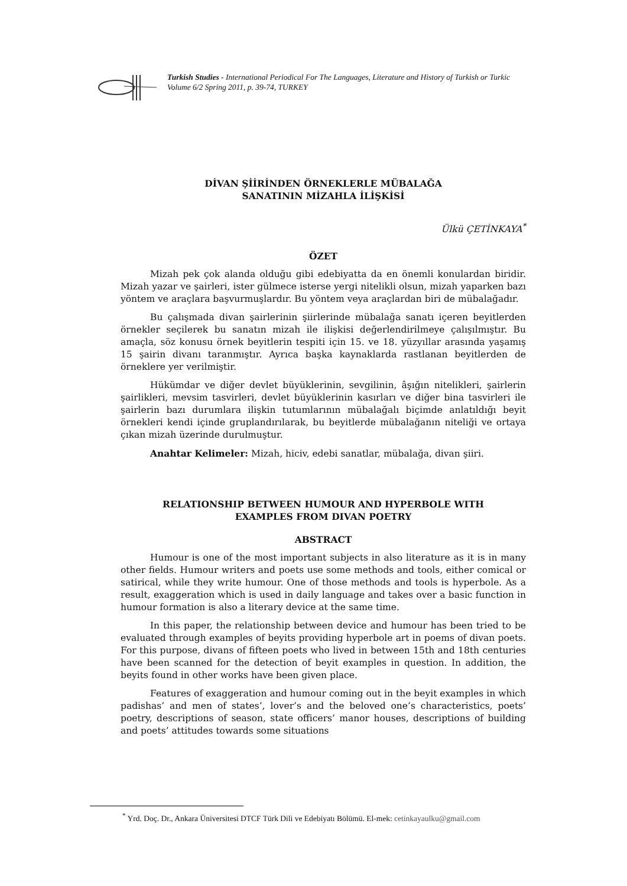Turkish Studies - International Periodical For The Languages, Literature and History of Turkish or Turkic
Volume 6/2 Spring 2011, p. 39-74, TURKEY
DİVAN ŞİİRİNDEN ÖRNEKLERLE MÜBALAĞA
SANATININ MİZAHLA İLİŞKİSİ
Ülkü ÇETİNKAYA<sup>*</sup>
ÖZET
Mizah pek çok alanda olduğu gibi edebiyatta da en önemli konulardan biridir. Mizah yazar ve şairleri, ister gülmece isterse yergi nitelikli olsun, mizah yaparken bazı yöntem ve araçlara başvurmuşlardır. Bu yöntem veya araçlardan biri de mübalağadır.
Bu çalışmada divan şairlerinin şiirlerinde mübalağa sanatı içeren beyitlerden örnekler seçilerek bu sanatın mizah ile ilişkisi değerlendirilmeye çalışılmıştır. Bu amaçla, söz konusu örnek beyitlerin tespiti için 15. ve 18. yüzyıllar arasında yaşamış 15 şairin divanı taranmıştır. Ayrıca başka kaynaklarda rastlanan beyitlerden de örneklere yer verilmiştir.
Hükümdar ve diğer devlet büyüklerinin, sevgilinin, âşığın nitelikleri, şairlerin şairlikleri, mevsim tasvirleri, devlet büyüklerinin kasırları ve diğer bina tasvirleri ile şairlerin bazı durumlara ilişkin tutumlarının mübalağalı biçimde anlatıldığı beyit örnekleri kendi içinde gruplandırılarak, bu beyitlerde mübalağanın niteliği ve ortaya çıkan mizah üzerinde durulmuştur.
Anahtar Kelimeler: Mizah, hiciv, edebi sanatlar, mübalağa, divan şiiri.
RELATIONSHIP BETWEEN HUMOUR AND HYPERBOLE WITH
EXAMPLES FROM DIVAN POETRY
ABSTRACT
Humour is one of the most important subjects in also literature as it is in many other fields. Humour writers and poets use some methods and tools, either comical or satirical, while they write humour. One of those methods and tools is hyperbole. As a result, exaggeration which is used in daily language and takes over a basic function in humour formation is also a literary device at the same time.
In this paper, the relationship between device and humour has been tried to be evaluated through examples of beyits providing hyperbole art in poems of divan poets. For this purpose, divans of fifteen poets who lived in between 15th and 18th centuries have been scanned for the detection of beyit examples in question. In addition, the beyits found in other works have been given place.
Features of exaggeration and humour coming out in the beyit examples in which padishas’ and men of states’, lover’s and the beloved one’s characteristics, poets’ poetry, descriptions of season, state officers’ manor houses, descriptions of building and poets’ attitudes towards some situations
<sup>*</sup> Yrd. Doç. Dr., Ankara Üniversitesi DTCF Türk Dili ve Edebiyatı Bölümü. El-mek: cetinkayaulku@gmail.com